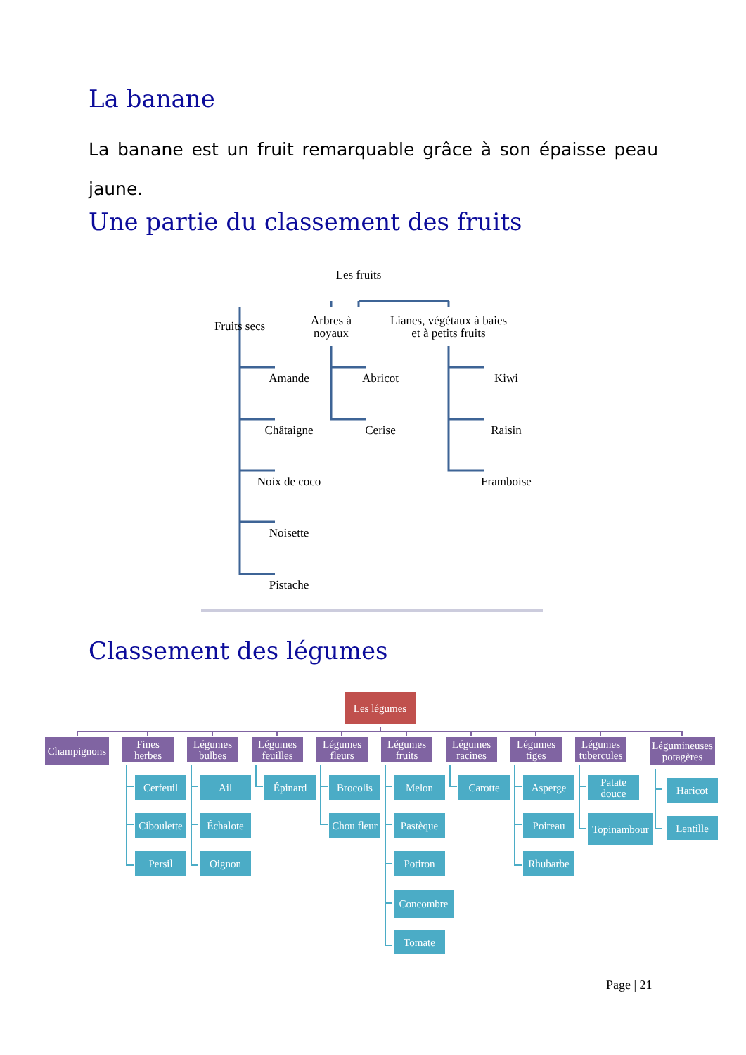La banane
La banane est un fruit remarquable grâce à son épaisse peau jaune.
Une partie du classement des fruits
Les fruits
Fruits secs
Arbres à
noyaux
Lianes, végétaux à baies
et à petits fruits
Amande
Châtaigne
Noix de coco
Noisette
Pistache
Abricot
Cerise
Kiwi
Raisin
Framboise
Classement des légumes
Les légumes
Champignons
Fines
herbes
Légumes
bulbes
Légumes
feuilles
Légumes
fleurs
Légumes
fruits
Légumes
racines
Légumes
tiges
Légumes
tubercules
Légumineuses
potagères
Cerfeuil
Ciboulette
Persil
Ail
Échalote
Oignon
Épinard Brocolis
Chou fleur
Melon
Pastèque
Potiron
Concombre
Tomate
Carotte Asperge
Poireau
Rhubarbe
Patate
douce
Topinambour
Haricot
Lentille
Page | 21